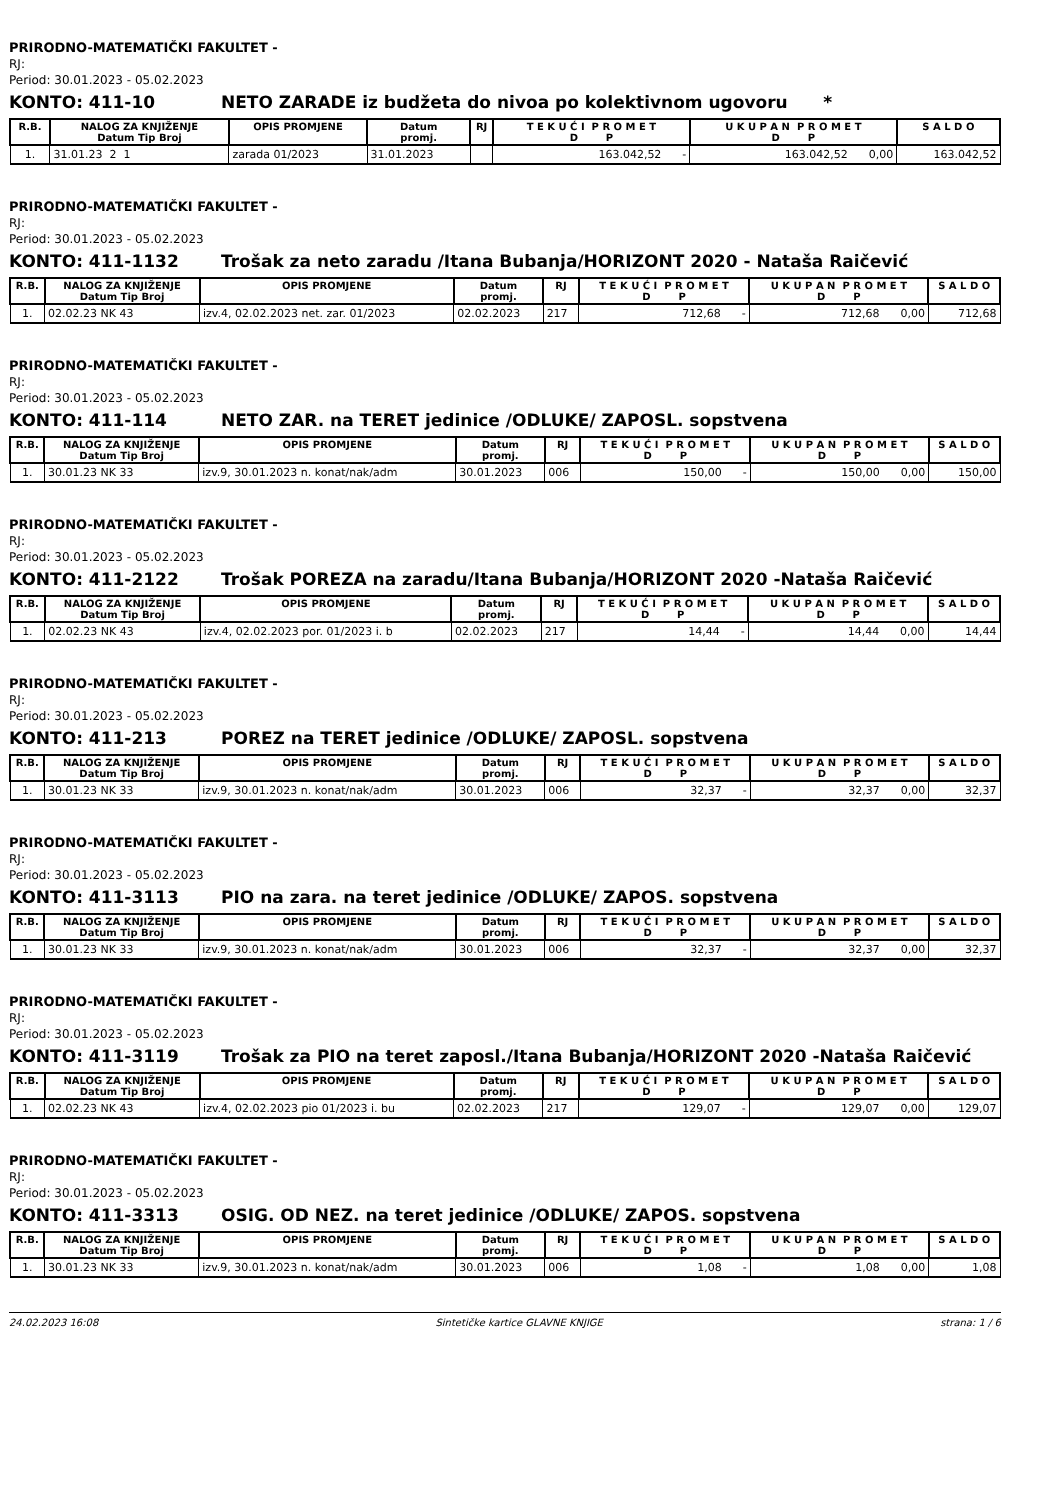PRIRODNO-MATEMATIČKI FAKULTET -
RJ:
Period: 30.01.2023 - 05.02.2023
KONTO: 411-10 NETO ZARADE iz budžeta do nivoa po kolektivnom ugovoru *
| R.B. | NALOG ZA KNJIŽENJE Datum Tip Broj | OPIS PROMJENE | Datum promj. | RJ | T E K U Ć I P R O M E T D P | U K U P A N P R O M E T D P | S A L D O |
| --- | --- | --- | --- | --- | --- | --- | --- |
| 1. | 31.01.23 2 1 | zarada 01/2023 | 31.01.2023 | | 163.042,52 - | 163.042,52 0,00 | 163.042,52 |
PRIRODNO-MATEMATIČKI FAKULTET -
RJ:
Period: 30.01.2023 - 05.02.2023
KONTO: 411-1132 Trošak za neto zaradu /Itana Bubanja/HORIZONT 2020 - Nataša Raičević
| R.B. | NALOG ZA KNJIŽENJE Datum Tip Broj | OPIS PROMJENE | Datum promj. | RJ | T E K U Ć I P R O M E T D P | U K U P A N P R O M E T D P | S A L D O |
| --- | --- | --- | --- | --- | --- | --- | --- |
| 1. | 02.02.23 NK 43 | izv.4, 02.02.2023 net. zar. 01/2023 | 02.02.2023 | 217 | 712,68 - | 712,68 0,00 | 712,68 |
PRIRODNO-MATEMATIČKI FAKULTET -
RJ:
Period: 30.01.2023 - 05.02.2023
KONTO: 411-114 NETO ZAR. na TERET jedinice /ODLUKE/ ZAPOSL. sopstvena
| R.B. | NALOG ZA KNJIŽENJE Datum Tip Broj | OPIS PROMJENE | Datum promj. | RJ | T E K U Ć I P R O M E T D P | U K U P A N P R O M E T D P | S A L D O |
| --- | --- | --- | --- | --- | --- | --- | --- |
| 1. | 30.01.23 NK 33 | izv.9, 30.01.2023 n. konat/nak/adm | 30.01.2023 | 006 | 150,00 - | 150,00 0,00 | 150,00 |
PRIRODNO-MATEMATIČKI FAKULTET -
RJ:
Period: 30.01.2023 - 05.02.2023
KONTO: 411-2122 Trošak POREZA na zaradu/Itana Bubanja/HORIZONT 2020 -Nataša Raičević
| R.B. | NALOG ZA KNJIŽENJE Datum Tip Broj | OPIS PROMJENE | Datum promj. | RJ | T E K U Ć I P R O M E T D P | U K U P A N P R O M E T D P | S A L D O |
| --- | --- | --- | --- | --- | --- | --- | --- |
| 1. | 02.02.23 NK 43 | izv.4, 02.02.2023 por. 01/2023 i. b | 02.02.2023 | 217 | 14,44 - | 14,44 0,00 | 14,44 |
PRIRODNO-MATEMATIČKI FAKULTET -
RJ:
Period: 30.01.2023 - 05.02.2023
KONTO: 411-213 POREZ na TERET jedinice /ODLUKE/ ZAPOSL. sopstvena
| R.B. | NALOG ZA KNJIŽENJE Datum Tip Broj | OPIS PROMJENE | Datum promj. | RJ | T E K U Ć I P R O M E T D P | U K U P A N P R O M E T D P | S A L D O |
| --- | --- | --- | --- | --- | --- | --- | --- |
| 1. | 30.01.23 NK 33 | izv.9, 30.01.2023 n. konat/nak/adm | 30.01.2023 | 006 | 32,37 - | 32,37 0,00 | 32,37 |
PRIRODNO-MATEMATIČKI FAKULTET -
RJ:
Period: 30.01.2023 - 05.02.2023
KONTO: 411-3113 PIO na zara. na teret jedinice /ODLUKE/ ZAPOS. sopstvena
| R.B. | NALOG ZA KNJIŽENJE Datum Tip Broj | OPIS PROMJENE | Datum promj. | RJ | T E K U Ć I P R O M E T D P | U K U P A N P R O M E T D P | S A L D O |
| --- | --- | --- | --- | --- | --- | --- | --- |
| 1. | 30.01.23 NK 33 | izv.9, 30.01.2023 n. konat/nak/adm | 30.01.2023 | 006 | 32,37 - | 32,37 0,00 | 32,37 |
PRIRODNO-MATEMATIČKI FAKULTET -
RJ:
Period: 30.01.2023 - 05.02.2023
KONTO: 411-3119 Trošak za PIO na teret zaposl./Itana Bubanja/HORIZONT 2020 -Nataša Raičević
| R.B. | NALOG ZA KNJIŽENJE Datum Tip Broj | OPIS PROMJENE | Datum promj. | RJ | T E K U Ć I P R O M E T D P | U K U P A N P R O M E T D P | S A L D O |
| --- | --- | --- | --- | --- | --- | --- | --- |
| 1. | 02.02.23 NK 43 | izv.4, 02.02.2023 pio 01/2023 i. bu | 02.02.2023 | 217 | 129,07 - | 129,07 0,00 | 129,07 |
PRIRODNO-MATEMATIČKI FAKULTET -
RJ:
Period: 30.01.2023 - 05.02.2023
KONTO: 411-3313 OSIG. OD NEZ. na teret jedinice /ODLUKE/ ZAPOS. sopstvena
| R.B. | NALOG ZA KNJIŽENJE Datum Tip Broj | OPIS PROMJENE | Datum promj. | RJ | T E K U Ć I P R O M E T D P | U K U P A N P R O M E T D P | S A L D O |
| --- | --- | --- | --- | --- | --- | --- | --- |
| 1. | 30.01.23 NK 33 | izv.9, 30.01.2023 n. konat/nak/adm | 30.01.2023 | 006 | 1,08 - | 1,08 0,00 | 1,08 |
24.02.2023 16:08 Sintetičke kartice GLAVNE KNJIGE strana: 1 / 6